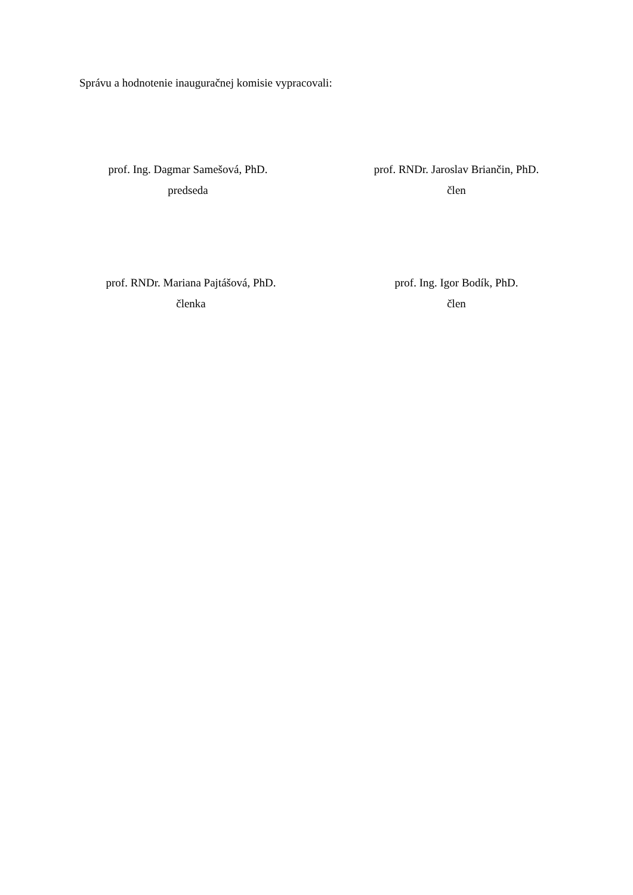Správu a hodnotenie inauguračnej komisie vypracovali:
prof. Ing. Dagmar Samešová, PhD.
predseda
prof. RNDr. Jaroslav Briančin, PhD.
člen
prof. RNDr. Mariana Pajtášová, PhD.
členka
prof. Ing. Igor Bodík, PhD.
člen